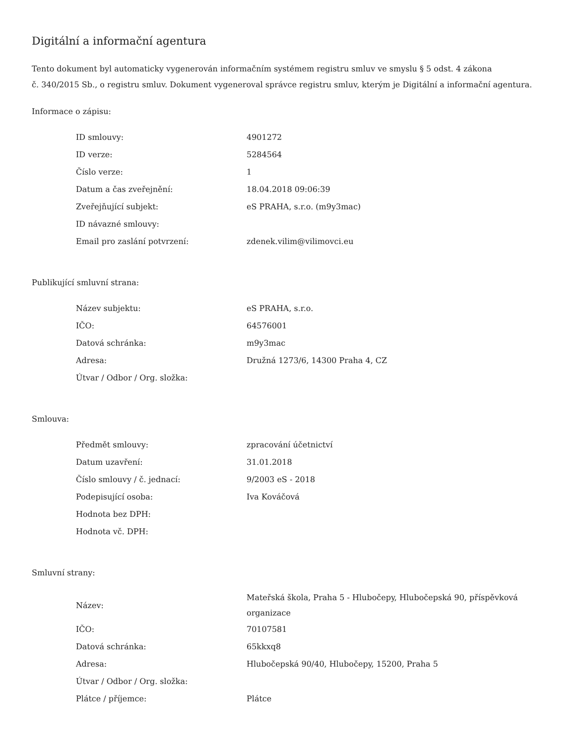Digitální a informační agentura
Tento dokument byl automaticky vygenerován informačním systémem registru smluv ve smyslu § 5 odst. 4 zákona
č. 340/2015 Sb., o registru smluv. Dokument vygeneroval správce registru smluv, kterým je Digitální a informační agentura.
Informace o zápisu:
| ID smlouvy: | 4901272 |
| ID verze: | 5284564 |
| Číslo verze: | 1 |
| Datum a čas zveřejnění: | 18.04.2018 09:06:39 |
| Zveřejňující subjekt: | eS PRAHA, s.r.o. (m9y3mac) |
| ID návazné smlouvy: | |
| Email pro zaslání potvrzení: | zdenek.vilim@vilimovci.eu |
Publikující smluvní strana:
| Název subjektu: | eS PRAHA, s.r.o. |
| IČO: | 64576001 |
| Datová schránka: | m9y3mac |
| Adresa: | Družná 1273/6, 14300 Praha 4, CZ |
| Útvar / Odbor / Org. složka: | |
Smlouva:
| Předmět smlouvy: | zpracování účetnictví |
| Datum uzavření: | 31.01.2018 |
| Číslo smlouvy / č. jednací: | 9/2003 eS - 2018 |
| Podepisující osoba: | Iva Kováčová |
| Hodnota bez DPH: | |
| Hodnota vč. DPH: | |
Smluvní strany:
| Název: | Mateřská škola, Praha 5 - Hlubočepy, Hlubočepská 90, příspěvková organizace |
| IČO: | 70107581 |
| Datová schránka: | 65kkxq8 |
| Adresa: | Hlubočepská 90/40, Hlubočepy, 15200, Praha 5 |
| Útvar / Odbor / Org. složka: | |
| Plátce / příjemce: | Plátce |